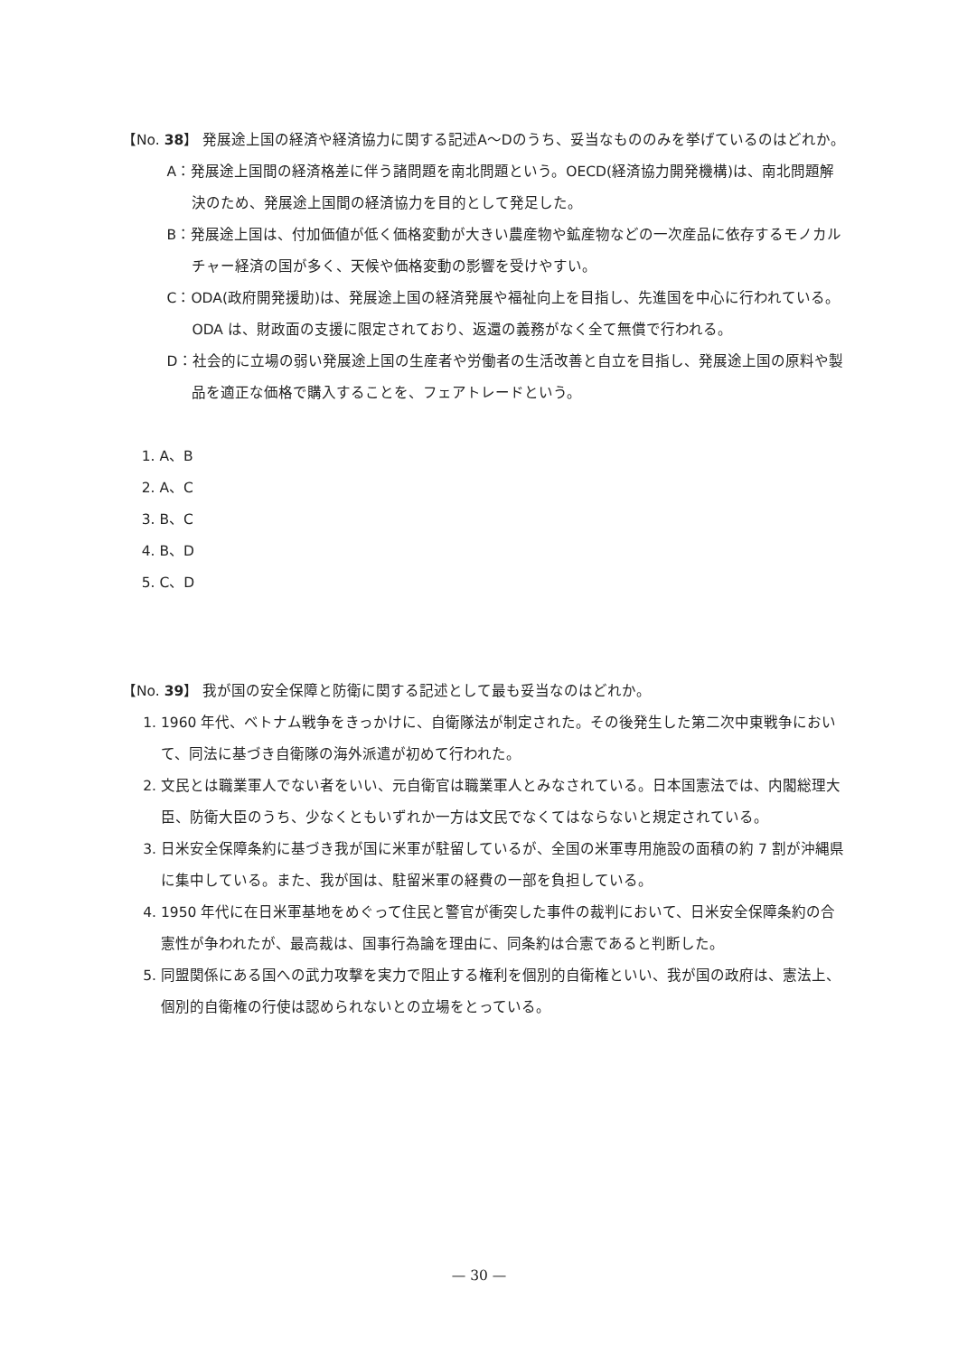【No. 38】 発展途上国の経済や経済協力に関する記述A～Dのうち、妥当なもののみを挙げているのはどれか。
A：発展途上国間の経済格差に伴う諸問題を南北問題という。OECD(経済協力開発機構)は、南北問題解決のため、発展途上国間の経済協力を目的として発足した。
B：発展途上国は、付加価値が低く価格変動が大きい農産物や鉱産物などの一次産品に依存するモノカルチャー経済の国が多く、天候や価格変動の影響を受けやすい。
C：ODA(政府開発援助)は、発展途上国の経済発展や福祉向上を目指し、先進国を中心に行われている。ODA は、財政面の支援に限定されており、返還の義務がなく全て無償で行われる。
D：社会的に立場の弱い発展途上国の生産者や労働者の生活改善と自立を目指し、発展途上国の原料や製品を適正な価格で購入することを、フェアトレードという。
1. A、B
2. A、C
3. B、C
4. B、D
5. C、D
【No. 39】 我が国の安全保障と防衛に関する記述として最も妥当なのはどれか。
1. 1960 年代、ベトナム戦争をきっかけに、自衛隊法が制定された。その後発生した第二次中東戦争において、同法に基づき自衛隊の海外派遣が初めて行われた。
2. 文民とは職業軍人でない者をいい、元自衛官は職業軍人とみなされている。日本国憲法では、内閣総理大臣、防衛大臣のうち、少なくともいずれか一方は文民でなくてはならないと規定されている。
3. 日米安全保障条約に基づき我が国に米軍が駐留しているが、全国の米軍専用施設の面積の約 7 割が沖縄県に集中している。また、我が国は、駐留米軍の経費の一部を負担している。
4. 1950 年代に在日米軍基地をめぐって住民と警官が衝突した事件の裁判において、日米安全保障条約の合憲性が争われたが、最高裁は、国事行為論を理由に、同条約は合憲であると判断した。
5. 同盟関係にある国への武力攻撃を実力で阻止する権利を個別的自衛権といい、我が国の政府は、憲法上、個別的自衛権の行使は認められないとの立場をとっている。
— 30 —